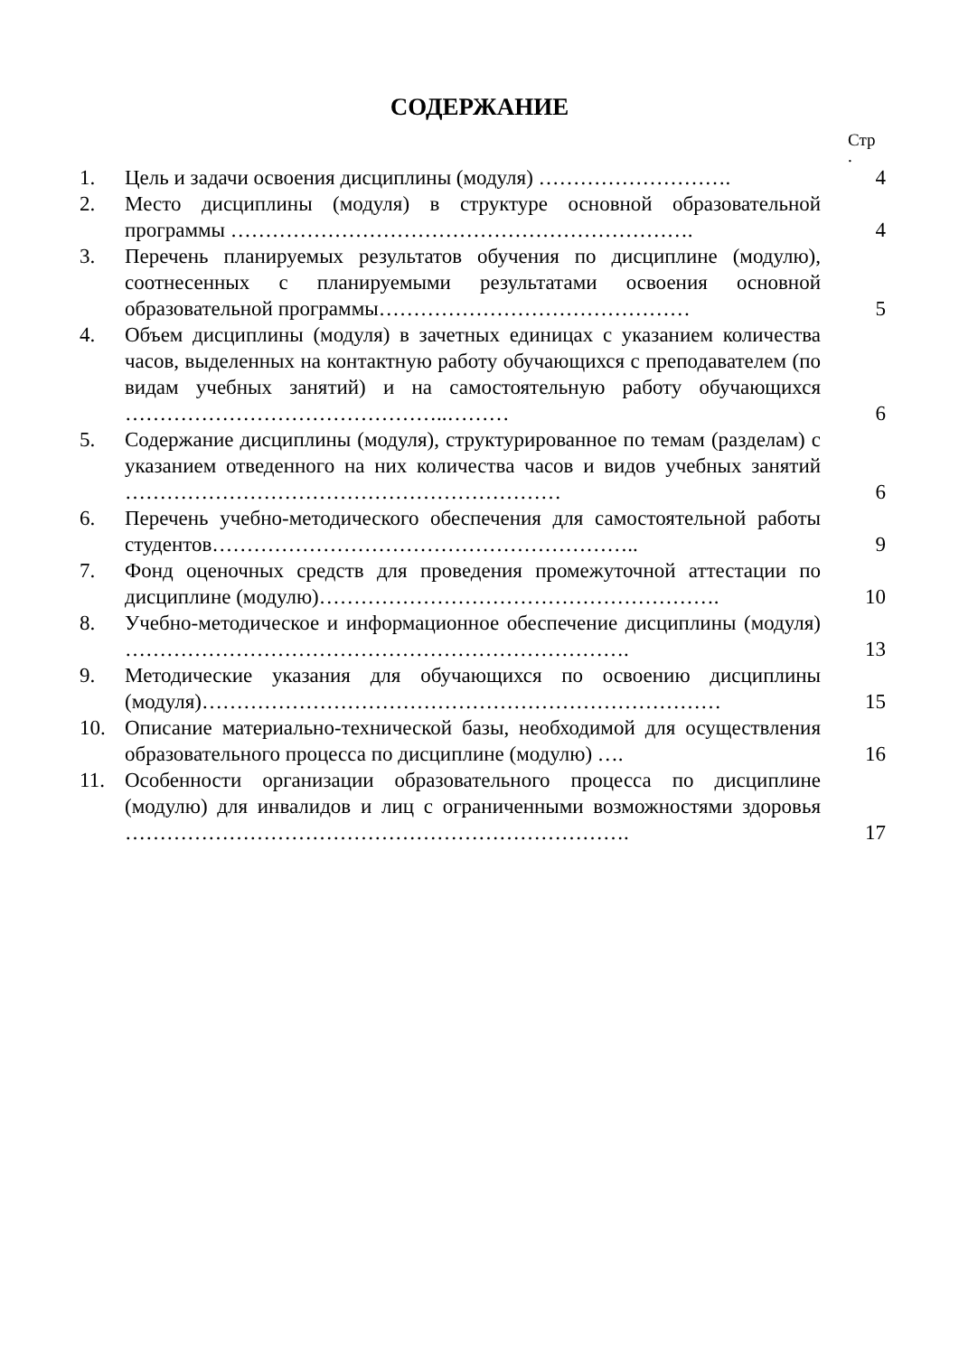СОДЕРЖАНИЕ
Стр
.
| 1. | Цель и задачи освоения дисциплины (модуля) ………………………. | 4 |
| 2. | Место дисциплины (модуля) в структуре основной образовательной программы …………………………………………………………. | 4 |
| 3. | Перечень планируемых результатов обучения по дисциплине (модулю), соотнесенных с планируемыми результатами освоения основной образовательной программы……………………………………… | 5 |
| 4. | Объем дисциплины (модуля) в зачетных единицах с указанием количества часов, выделенных на контактную работу обучающихся с преподавателем (по видам учебных занятий) и на самостоятельную работу обучающихся ………………………………………..……… | 6 |
| 5. | Содержание дисциплины (модуля), структурированное по темам (разделам) с указанием отведенного на них количества часов и видов учебных занятий ……………………………………………………… | 6 |
| 6. | Перечень учебно-методического обеспечения для самостоятельной работы студентов…………………………………………………….. | 9 |
| 7. | Фонд оценочных средств для проведения промежуточной аттестации по дисциплине (модулю)…………………………………………………. | 10 |
| 8. | Учебно-методическое и информационное обеспечение дисциплины (модуля) ………………………………………………………………. | 13 |
| 9. | Методические указания для обучающихся по освоению дисциплины (модуля)………………………………………………………………… | 15 |
| 10. | Описание материально-технической базы, необходимой для осуществления образовательного процесса по дисциплине (модулю) …. | 16 |
| 11. | Особенности организации образовательного процесса по дисциплине (модулю) для инвалидов и лиц с ограниченными возможностями здоровья ………………………………………………………………. | 17 |